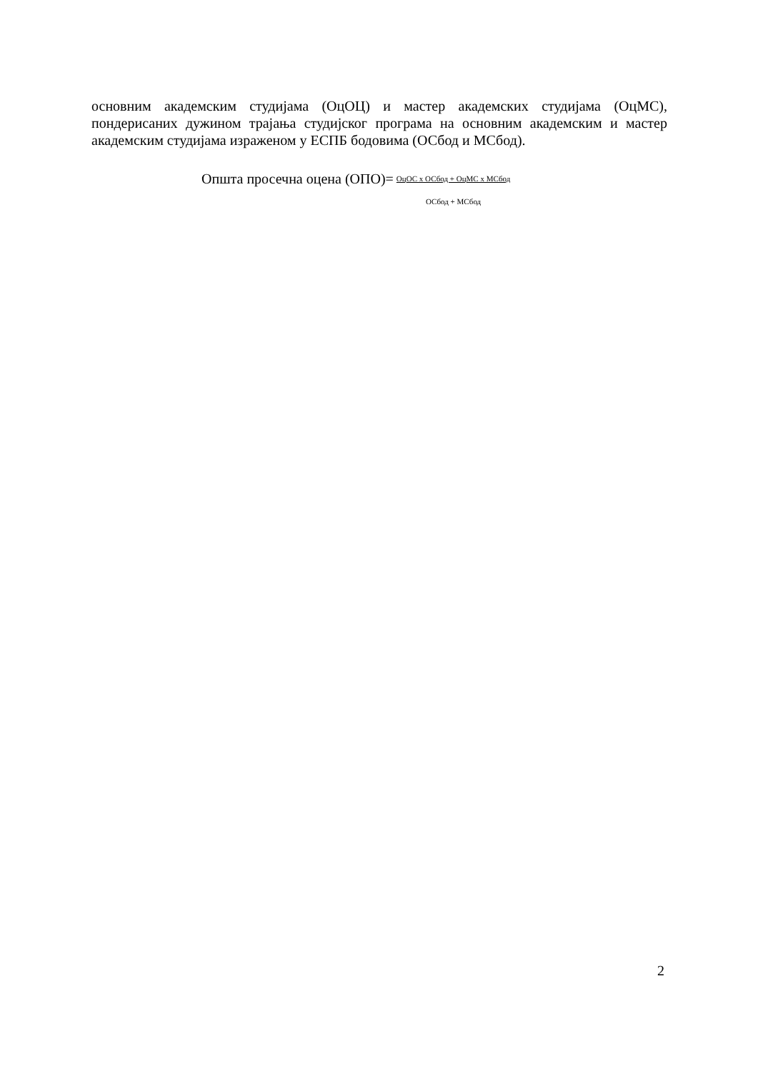основним академским студијама (ОцОЦ) и мастер академских студијама (ОцМС), пондерисаних дужином трајања студијског програма на основним академским и мастер академским студијама израженом у ЕСПБ бодовима (ОСбод и МСбод).
Општа просечна оцена (ОПО)=
ОцОС х ОСбод + ОцМС х МСбод
ОСбод + МСбод
2